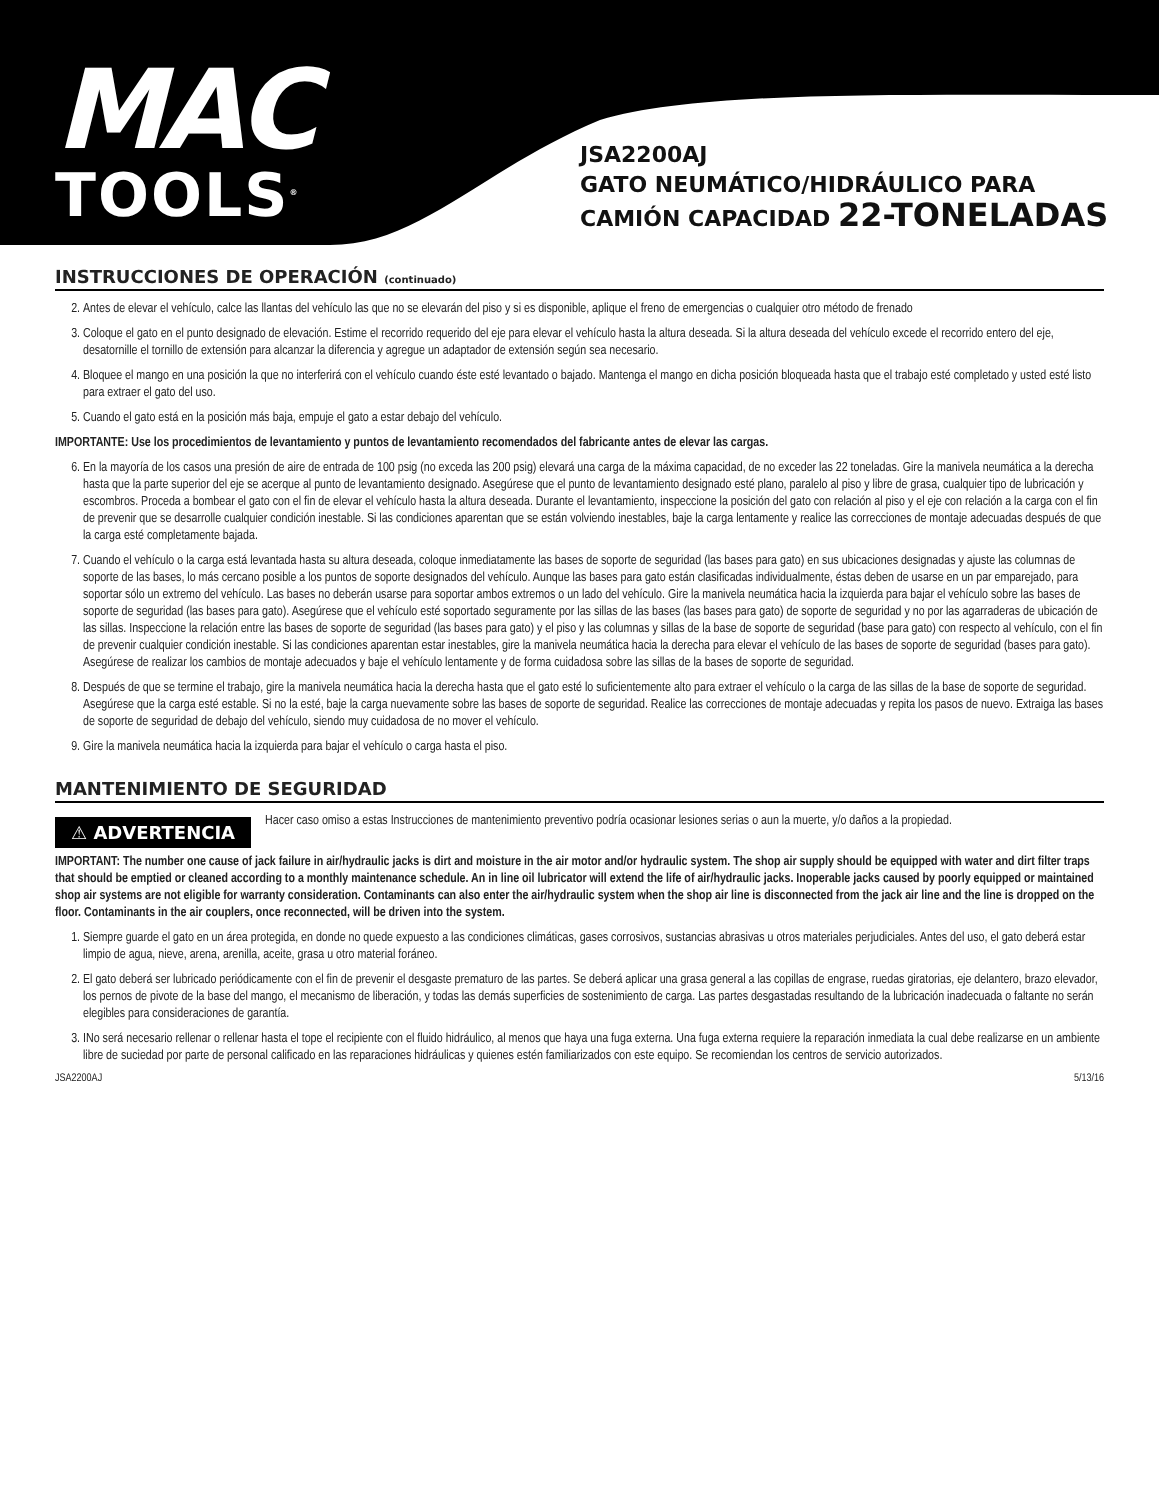MAC
TOOLS<sup>®</sup>
JSA2200AJ
GATO NEUMÁTICO/HIDRÁULICO PARA
CAMIÓN CAPACIDAD 22-TONELADAS
INSTRUCCIONES DE OPERACIÓN (continuado)
2. Antes de elevar el vehículo, calce las llantas del vehículo las que no se elevarán del piso y si es disponible, aplique el freno de emergencias o cualquier otro método de frenado
3. Coloque el gato en el punto designado de elevación. Estime el recorrido requerido del eje para elevar el vehículo hasta la altura deseada. Si la altura deseada del vehículo excede el recorrido entero del eje, desatornille el tornillo de extensión para alcanzar la diferencia y agregue un adaptador de extensión según sea necesario.
4. Bloquee el mango en una posición la que no interferirá con el vehículo cuando éste esté levantado o bajado. Mantenga el mango en dicha posición bloqueada hasta que el trabajo esté completado y usted esté listo para extraer el gato del uso.
5. Cuando el gato está en la posición más baja, empuje el gato a estar debajo del vehículo.
IMPORTANTE: Use los procedimientos de levantamiento y puntos de levantamiento recomendados del fabricante antes de elevar las cargas.
6. En la mayoría de los casos una presión de aire de entrada de 100 psig (no exceda las 200 psig) elevará una carga de la máxima capacidad, de no exceder las 22 toneladas. Gire la manivela neumática a la derecha hasta que la parte superior del eje se acerque al punto de levantamiento designado. Asegúrese que el punto de levantamiento designado esté plano, paralelo al piso y libre de grasa, cualquier tipo de lubricación y escombros. Proceda a bombear el gato con el fin de elevar el vehículo hasta la altura deseada. Durante el levantamiento, inspeccione la posición del gato con relación al piso y el eje con relación a la carga con el fin de prevenir que se desarrolle cualquier condición inestable. Si las condiciones aparentan que se están volviendo inestables, baje la carga lentamente y realice las correcciones de montaje adecuadas después de que la carga esté completamente bajada.
7. Cuando el vehículo o la carga está levantada hasta su altura deseada, coloque inmediatamente las bases de soporte de seguridad (las bases para gato) en sus ubicaciones designadas y ajuste las columnas de soporte de las bases, lo más cercano posible a los puntos de soporte designados del vehículo. Aunque las bases para gato están clasificadas individualmente, éstas deben de usarse en un par emparejado, para soportar sólo un extremo del vehículo. Las bases no deberán usarse para soportar ambos extremos o un lado del vehículo. Gire la manivela neumática hacia la izquierda para bajar el vehículo sobre las bases de soporte de seguridad (las bases para gato). Asegúrese que el vehículo esté soportado seguramente por las sillas de las bases (las bases para gato) de soporte de seguridad y no por las agarraderas de ubicación de las sillas. Inspeccione la relación entre las bases de soporte de seguridad (las bases para gato) y el piso y las columnas y sillas de la base de soporte de seguridad (base para gato) con respecto al vehículo, con el fin de prevenir cualquier condición inestable. Si las condiciones aparentan estar inestables, gire la manivela neumática hacia la derecha para elevar el vehículo de las bases de soporte de seguridad (bases para gato). Asegúrese de realizar los cambios de montaje adecuados y baje el vehículo lentamente y de forma cuidadosa sobre las sillas de la bases de soporte de seguridad.
8. Después de que se termine el trabajo, gire la manivela neumática hacia la derecha hasta que el gato esté lo suficientemente alto para extraer el vehículo o la carga de las sillas de la base de soporte de seguridad. Asegúrese que la carga esté estable. Si no la esté, baje la carga nuevamente sobre las bases de soporte de seguridad. Realice las correcciones de montaje adecuadas y repita los pasos de nuevo. Extraiga las bases de soporte de seguridad de debajo del vehículo, siendo muy cuidadosa de no mover el vehículo.
9. Gire la manivela neumática hacia la izquierda para bajar el vehículo o carga hasta el piso.
MANTENIMIENTO DE SEGURIDAD
⚠ ADVERTENCIA
Hacer caso omiso a estas Instrucciones de mantenimiento preventivo podría ocasionar lesiones serias o aun la muerte, y/o daños a la propiedad.
IMPORTANT: The number one cause of jack failure in air/hydraulic jacks is dirt and moisture in the air motor and/or hydraulic system. The shop air supply should be equipped with water and dirt filter traps that should be emptied or cleaned according to a monthly maintenance schedule. An in line oil lubricator will extend the life of air/hydraulic jacks. Inoperable jacks caused by poorly equipped or maintained shop air systems are not eligible for warranty consideration. Contaminants can also enter the air/hydraulic system when the shop air line is disconnected from the jack air line and the line is dropped on the floor. Contaminants in the air couplers, once reconnected, will be driven into the system.
1. Siempre guarde el gato en un área protegida, en donde no quede expuesto a las condiciones climáticas, gases corrosivos, sustancias abrasivas u otros materiales perjudiciales. Antes del uso, el gato deberá estar limpio de agua, nieve, arena, arenilla, aceite, grasa u otro material foráneo.
2. El gato deberá ser lubricado periódicamente con el fin de prevenir el desgaste prematuro de las partes. Se deberá aplicar una grasa general a las copillas de engrase, ruedas giratorias, eje delantero, brazo elevador, los pernos de pivote de la base del mango, el mecanismo de liberación, y todas las demás superficies de sostenimiento de carga. Las partes desgastadas resultando de la lubricación inadecuada o faltante no serán elegibles para consideraciones de garantía.
3. INo será necesario rellenar o rellenar hasta el tope el recipiente con el fluido hidráulico, al menos que haya una fuga externa. Una fuga externa requiere la reparación inmediata la cual debe realizarse en un ambiente libre de suciedad por parte de personal calificado en las reparaciones hidráulicas y quienes estén familiarizados con este equipo. Se recomiendan los centros de servicio autorizados.
JSA2200AJ 5/13/16